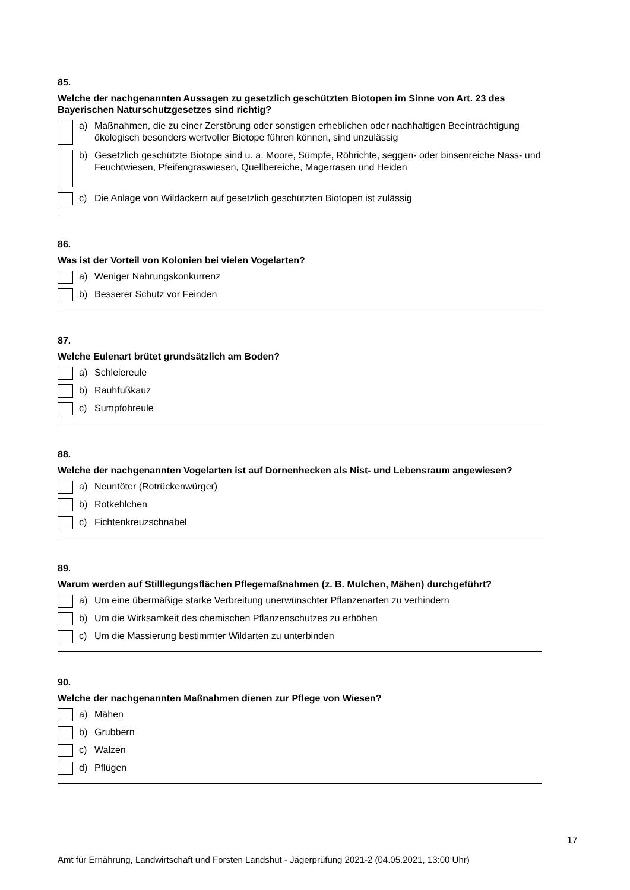85.
Welche der nachgenannten Aussagen zu gesetzlich geschützten Biotopen im Sinne von Art. 23 des Bayerischen Naturschutzgesetzes sind richtig?
a) Maßnahmen, die zu einer Zerstörung oder sonstigen erheblichen oder nachhaltigen Beeinträchtigung ökologisch besonders wertvoller Biotope führen können, sind unzulässig
b) Gesetzlich geschützte Biotope sind u. a. Moore, Sümpfe, Röhrichte, seggen- oder binsenreiche Nass- und Feuchtwiesen, Pfeifengraswiesen, Quellbereiche, Magerrasen und Heiden
c) Die Anlage von Wildäckern auf gesetzlich geschützten Biotopen ist zulässig
86.
Was ist der Vorteil von Kolonien bei vielen Vogelarten?
a) Weniger Nahrungskonkurrenz
b) Besserer Schutz vor Feinden
87.
Welche Eulenart brütet grundsätzlich am Boden?
a) Schleiereule
b) Rauhfußkauz
c) Sumpfohreule
88.
Welche der nachgenannten Vogelarten ist auf Dornenhecken als Nist- und Lebensraum angewiesen?
a) Neuntöter (Rotrückenwürger)
b) Rotkehlchen
c) Fichtenkreuzschnabel
89.
Warum werden auf Stilllegungsflächen Pflegemaßnahmen (z. B. Mulchen, Mähen) durchgeführt?
a) Um eine übermäßige starke Verbreitung unerwünschter Pflanzenarten zu verhindern
b) Um die Wirksamkeit des chemischen Pflanzenschutzes zu erhöhen
c) Um die Massierung bestimmter Wildarten zu unterbinden
90.
Welche der nachgenannten Maßnahmen dienen zur Pflege von Wiesen?
a) Mähen
b) Grubbern
c) Walzen
d) Pflügen
17
Amt für Ernährung, Landwirtschaft und Forsten Landshut - Jägerprüfung 2021-2 (04.05.2021, 13:00 Uhr)